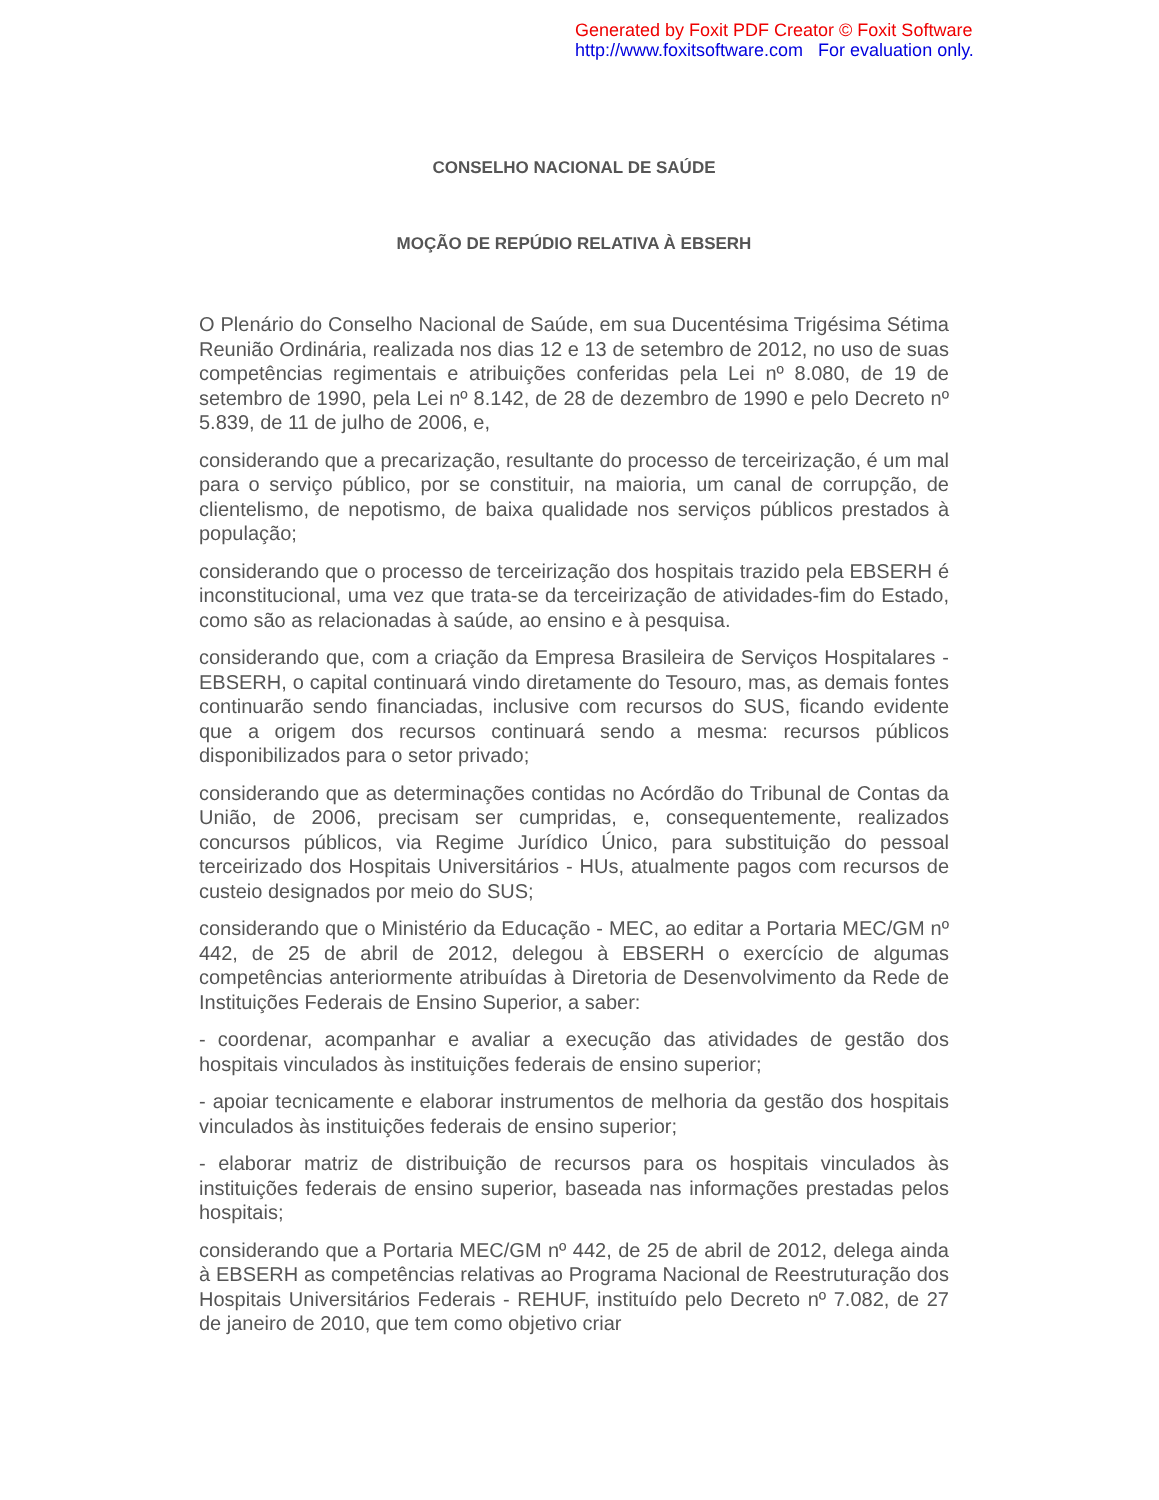Generated by Foxit PDF Creator © Foxit Software
http://www.foxitsoftware.com For evaluation only.
CONSELHO NACIONAL DE SAÚDE
MOÇÃO DE REPÚDIO RELATIVA À EBSERH
O Plenário do Conselho Nacional de Saúde, em sua Ducentésima Trigésima Sétima Reunião Ordinária, realizada nos dias 12 e 13 de setembro de 2012, no uso de suas competências regimentais e atribuições conferidas pela Lei nº 8.080, de 19 de setembro de 1990, pela Lei nº 8.142, de 28 de dezembro de 1990 e pelo Decreto nº 5.839, de 11 de julho de 2006, e,
considerando que a precarização, resultante do processo de terceirização, é um mal para o serviço público, por se constituir, na maioria, um canal de corrupção, de clientelismo, de nepotismo, de baixa qualidade nos serviços públicos prestados à população;
considerando que o processo de terceirização dos hospitais trazido pela EBSERH é inconstitucional, uma vez que trata-se da terceirização de atividades-fim do Estado, como são as relacionadas à saúde, ao ensino e à pesquisa.
considerando que, com a criação da Empresa Brasileira de Serviços Hospitalares - EBSERH, o capital continuará vindo diretamente do Tesouro, mas, as demais fontes continuarão sendo financiadas, inclusive com recursos do SUS, ficando evidente que a origem dos recursos continuará sendo a mesma: recursos públicos disponibilizados para o setor privado;
considerando que as determinações contidas no Acórdão do Tribunal de Contas da União, de 2006, precisam ser cumpridas, e, consequentemente, realizados concursos públicos, via Regime Jurídico Único, para substituição do pessoal terceirizado dos Hospitais Universitários - HUs, atualmente pagos com recursos de custeio designados por meio do SUS;
considerando que o Ministério da Educação - MEC, ao editar a Portaria MEC/GM nº 442, de 25 de abril de 2012, delegou à EBSERH o exercício de algumas competências anteriormente atribuídas à Diretoria de Desenvolvimento da Rede de Instituições Federais de Ensino Superior, a saber:
- coordenar, acompanhar e avaliar a execução das atividades de gestão dos hospitais vinculados às instituições federais de ensino superior;
- apoiar tecnicamente e elaborar instrumentos de melhoria da gestão dos hospitais vinculados às instituições federais de ensino superior;
- elaborar matriz de distribuição de recursos para os hospitais vinculados às instituições federais de ensino superior, baseada nas informações prestadas pelos hospitais;
considerando que a Portaria MEC/GM nº 442, de 25 de abril de 2012, delega ainda à EBSERH as competências relativas ao Programa Nacional de Reestruturação dos Hospitais Universitários Federais - REHUF, instituído pelo Decreto nº 7.082, de 27 de janeiro de 2010, que tem como objetivo criar